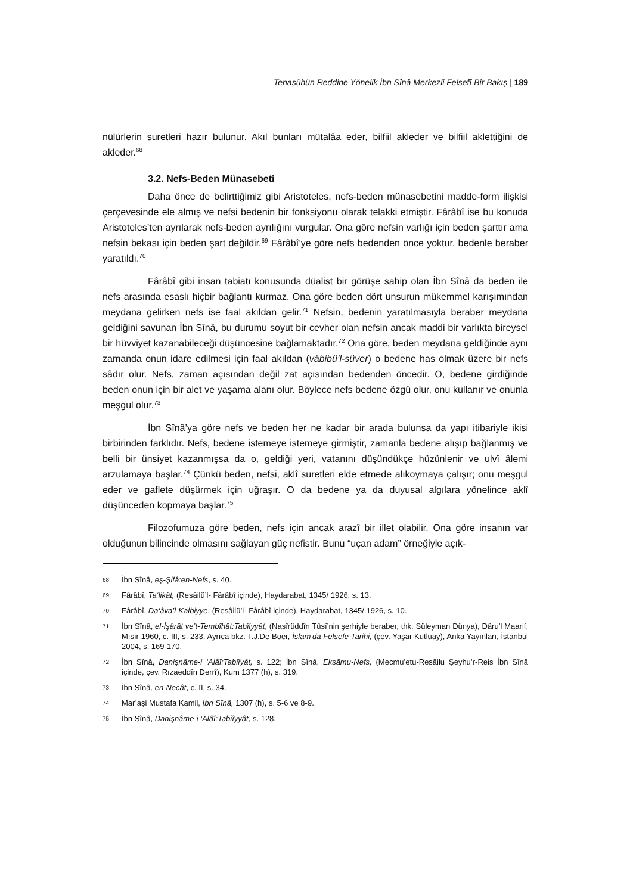Tenasühün Reddine Yönelik İbn Sînâ Merkezli Felsefî Bir Bakış | 189
nülürlerin suretleri hazır bulunur. Akıl bunları mütalâa eder, bilfiil akleder ve bilfiil aklettiğini de akleder.<sup>68</sup>
3.2. Nefs-Beden Münasebeti
Daha önce de belirttiğimiz gibi Aristoteles, nefs-beden münasebetini madde-form ilişkisi çerçevesinde ele almış ve nefsi bedenin bir fonksiyonu olarak telakki etmiştir. Fârâbî ise bu konuda Aristoteles’ten ayrılarak nefs-beden ayrılığını vurgular. Ona göre nefsin varlığı için beden şarttır ama nefsin bekası için beden şart değildir.<sup>69</sup> Fârâbî’ye göre nefs bedenden önce yoktur, bedenle beraber yaratıldı.<sup>70</sup>
Fârâbî gibi insan tabiatı konusunda düalist bir görüşe sahip olan İbn Sînâ da beden ile nefs arasında esaslı hiçbir bağlantı kurmaz. Ona göre beden dört unsurun mükemmel karışımından meydana gelirken nefs ise faal akıldan gelir.<sup>71</sup> Nefsin, bedenin yaratılmasıyla beraber meydana geldiğini savunan İbn Sînâ, bu durumu soyut bir cevher olan nefsin ancak maddi bir varlıkta bireysel bir hüvviyet kazanabileceği düşüncesine bağlamaktadır.<sup>72</sup> Ona göre, beden meydana geldiğinde aynı zamanda onun idare edilmesi için faal akıldan (vâbibü’l-süver) o bedene has olmak üzere bir nefs sâdır olur. Nefs, zaman açısından değil zat açısından bedenden öncedir. O, bedene girdiğinde beden onun için bir alet ve yaşama alanı olur. Böylece nefs bedene özgü olur, onu kullanır ve onunla meşgul olur.<sup>73</sup>
İbn Sînâ’ya göre nefs ve beden her ne kadar bir arada bulunsa da yapı itibariyle ikisi birbirinden farklıdır. Nefs, bedene istemeye istemeye girmiştir, zamanla bedene alışıp bağlanmış ve belli bir ünsiyet kazanmışsa da o, geldiği yeri, vatanını düşündükçe hüzünlenir ve ulvî âlemi arzulamaya başlar.<sup>74</sup> Çünkü beden, nefsi, aklî suretleri elde etmede alıkoymaya çalışır; onu meşgul eder ve gaflete düşürmek için uğraşır. O da bedene ya da duyusal algılara yönelince aklî düşünceden kopmaya başlar.<sup>75</sup>
Filozofumuza göre beden, nefs için ancak arazî bir illet olabilir. Ona göre insanın var olduğunun bilincinde olmasını sağlayan güç nefistir. Bunu “uçan adam” örneğiyle açık-
68 İbn Sînâ, eş-Şifâ:en-Nefs, s. 40.
69 Fârâbî, Ta‘likât, (Resâilü’l- Fârâbî içinde), Haydarabat, 1345/ 1926, s. 13.
70 Fârâbî, Da‘âva’l-Kalbiyye, (Resâilü’l- Fârâbî içinde), Haydarabat, 1345/ 1926, s. 10.
71 İbn Sînâ, el-İşârât ve’t-Tembîhât:Tabîiyyât, (Nasîrüddîn Tûsî’nin şerhiyle beraber, thk. Süleyman Dünya), Dâru’l Maarif, Mısır 1960, c. III, s. 233. Ayrıca bkz. T.J.De Boer, İslam’da Felsefe Tarihi, (çev. Yaşar Kutluay), Anka Yayınları, İstanbul 2004, s. 169-170.
72 İbn Sînâ, Danişnâme-i ‘Alâî:Tabiîyât, s. 122; İbn Sînâ, Eksâmu-Nefs, (Mecmu’etu-Resâilu Şeyhu’r-Reis İbn Sînâ içinde, çev. Rızaeddîn Derrî), Kum 1377 (h), s. 319.
73 İbn Sînâ, en-Necât, c. II, s. 34.
74 Mar’aşi Mustafa Kamil, İbn Sînâ, 1307 (h), s. 5-6 ve 8-9.
75 İbn Sînâ, Danişnâme-i ‘Alâî:Tabiîyyât, s. 128.